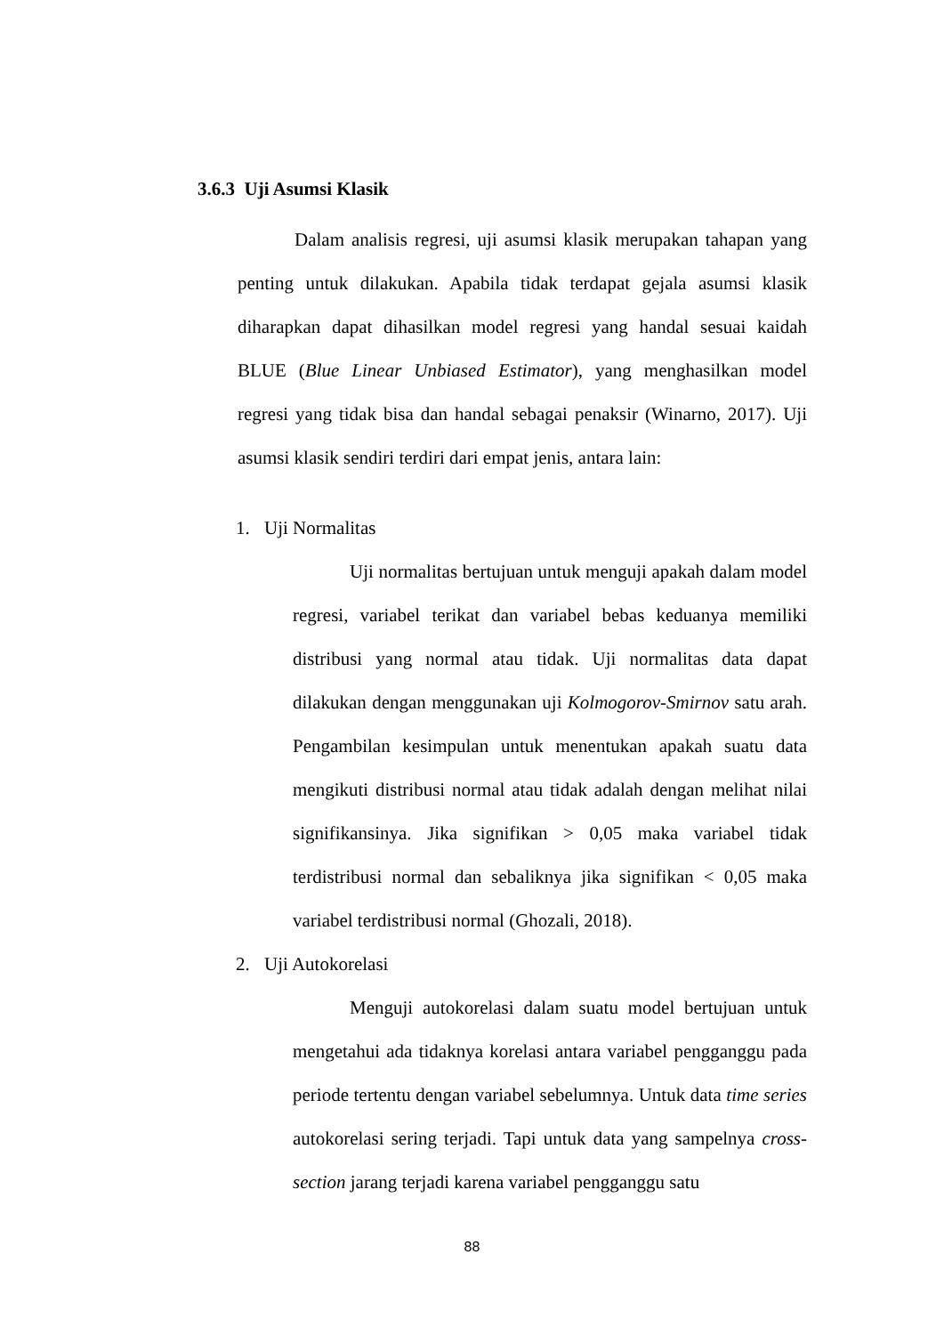3.6.3 Uji Asumsi Klasik
Dalam analisis regresi, uji asumsi klasik merupakan tahapan yang penting untuk dilakukan. Apabila tidak terdapat gejala asumsi klasik diharapkan dapat dihasilkan model regresi yang handal sesuai kaidah BLUE (Blue Linear Unbiased Estimator), yang menghasilkan model regresi yang tidak bisa dan handal sebagai penaksir (Winarno, 2017). Uji asumsi klasik sendiri terdiri dari empat jenis, antara lain:
1. Uji Normalitas
Uji normalitas bertujuan untuk menguji apakah dalam model regresi, variabel terikat dan variabel bebas keduanya memiliki distribusi yang normal atau tidak. Uji normalitas data dapat dilakukan dengan menggunakan uji Kolmogorov-Smirnov satu arah. Pengambilan kesimpulan untuk menentukan apakah suatu data mengikuti distribusi normal atau tidak adalah dengan melihat nilai signifikansinya. Jika signifikan > 0,05 maka variabel tidak terdistribusi normal dan sebaliknya jika signifikan < 0,05 maka variabel terdistribusi normal (Ghozali, 2018).
2. Uji Autokorelasi
Menguji autokorelasi dalam suatu model bertujuan untuk mengetahui ada tidaknya korelasi antara variabel pengganggu pada periode tertentu dengan variabel sebelumnya. Untuk data time series autokorelasi sering terjadi. Tapi untuk data yang sampelnya cross-section jarang terjadi karena variabel pengganggu satu
88